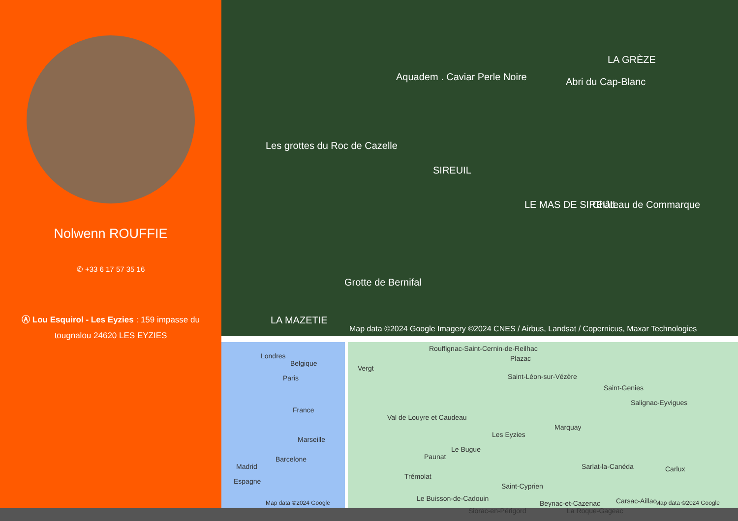Nolwenn ROUFFIE
✆ +33 6 17 57 35 16
Ⓐ Lou Esquirol - Les Eyzies : 159 impasse du tougnalou 24620 LES EYZIES
Aquadem . Caviar Perle Noire
LA GRÈZE
Abri du Cap-Blanc
Les grottes du Roc de Cazelle
SIREUIL
LE MAS DE SIREUIL Château de Commarque
Grotte de Bernifal
LA MAZETIE
Map data ©2024 Google Imagery ©2024 CNES / Airbus, Landsat / Copernicus, Maxar Technologies
Londres
Belgique
Paris
France
Marseille
Barcelone
Madrid
Espagne
Map data ©2024 Google
Rouffignac-Saint-Cernin-de-Reilhac
Plazac
Vergt
Saint-Léon-sur-Vézère
Saint-Genies
Salignac-Eyvigues
Val de Louyre et Caudeau
Les Eyzies
Marquay
Le Bugue
Paunat
Sarlat-la-Canéda Carlux
Trémolat
Saint-Cyprien
Le Buisson-de-Cadouin
Beynac-et-Cazenac Carsac-Aillac
Siorac-en-Périgord La Roque-Gageac
Map data ©2024 Google